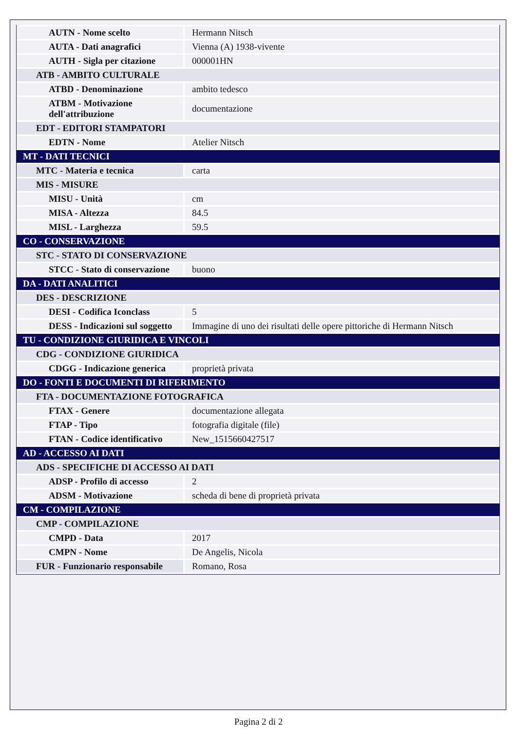| AUTN - Nome scelto | Hermann Nitsch |
| AUTA - Dati anagrafici | Vienna (A) 1938-vivente |
| AUTH - Sigla per citazione | 000001HN |
| ATB - AMBITO CULTURALE | |
| ATBD - Denominazione | ambito tedesco |
| ATBM - Motivazione dell'attribuzione | documentazione |
| EDT - EDITORI STAMPATORI | |
| EDTN - Nome | Atelier Nitsch |
| MT - DATI TECNICI | |
| MTC - Materia e tecnica | carta |
| MIS - MISURE | |
| MISU - Unità | cm |
| MISA - Altezza | 84.5 |
| MISL - Larghezza | 59.5 |
| CO - CONSERVAZIONE | |
| STC - STATO DI CONSERVAZIONE | |
| STCC - Stato di conservazione | buono |
| DA - DATI ANALITICI | |
| DES - DESCRIZIONE | |
| DESI - Codifica Iconclass | 5 |
| DESS - Indicazioni sul soggetto | Immagine di uno dei risultati delle opere pittoriche di Hermann Nitsch |
| TU - CONDIZIONE GIURIDICA E VINCOLI | |
| CDG - CONDIZIONE GIURIDICA | |
| CDGG - Indicazione generica | proprietà privata |
| DO - FONTI E DOCUMENTI DI RIFERIMENTO | |
| FTA - DOCUMENTAZIONE FOTOGRAFICA | |
| FTAX - Genere | documentazione allegata |
| FTAP - Tipo | fotografia digitale (file) |
| FTAN - Codice identificativo | New_1515660427517 |
| AD - ACCESSO AI DATI | |
| ADS - SPECIFICHE DI ACCESSO AI DATI | |
| ADSP - Profilo di accesso | 2 |
| ADSM - Motivazione | scheda di bene di proprietà privata |
| CM - COMPILAZIONE | |
| CMP - COMPILAZIONE | |
| CMPD - Data | 2017 |
| CMPN - Nome | De Angelis, Nicola |
| FUR - Funzionario responsabile | Romano, Rosa |
Pagina 2 di 2